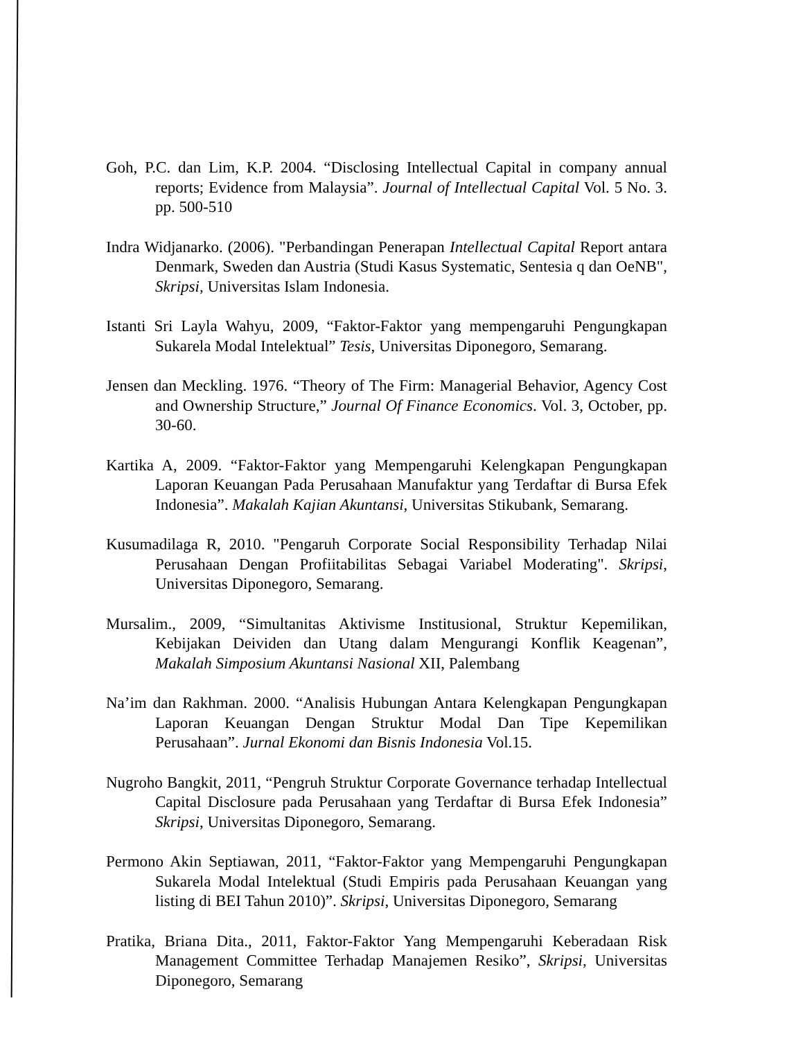Goh, P.C. dan Lim, K.P. 2004. “Disclosing Intellectual Capital in company annual reports; Evidence from Malaysia”. Journal of Intellectual Capital Vol. 5 No. 3. pp. 500-510
Indra Widjanarko. (2006). "Perbandingan Penerapan Intellectual Capital Report antara Denmark, Sweden dan Austria (Studi Kasus Systematic, Sentesia q dan OeNB", Skripsi, Universitas Islam Indonesia.
Istanti Sri Layla Wahyu, 2009, “Faktor-Faktor yang mempengaruhi Pengungkapan Sukarela Modal Intelektual” Tesis, Universitas Diponegoro, Semarang.
Jensen dan Meckling. 1976. “Theory of The Firm: Managerial Behavior, Agency Cost and Ownership Structure,” Journal Of Finance Economics. Vol. 3, October, pp. 30-60.
Kartika A, 2009. “Faktor-Faktor yang Mempengaruhi Kelengkapan Pengungkapan Laporan Keuangan Pada Perusahaan Manufaktur yang Terdaftar di Bursa Efek Indonesia”. Makalah Kajian Akuntansi, Universitas Stikubank, Semarang.
Kusumadilaga R, 2010. "Pengaruh Corporate Social Responsibility Terhadap Nilai Perusahaan Dengan Profiitabilitas Sebagai Variabel Moderating". Skripsi, Universitas Diponegoro, Semarang.
Mursalim., 2009, “Simultanitas Aktivisme Institusional, Struktur Kepemilikan, Kebijakan Deividen dan Utang dalam Mengurangi Konflik Keagenan”, Makalah Simposium Akuntansi Nasional XII, Palembang
Na’im dan Rakhman. 2000. “Analisis Hubungan Antara Kelengkapan Pengungkapan Laporan Keuangan Dengan Struktur Modal Dan Tipe Kepemilikan Perusahaan”. Jurnal Ekonomi dan Bisnis Indonesia Vol.15.
Nugroho Bangkit, 2011, “Pengruh Struktur Corporate Governance terhadap Intellectual Capital Disclosure pada Perusahaan yang Terdaftar di Bursa Efek Indonesia” Skripsi, Universitas Diponegoro, Semarang.
Permono Akin Septiawan, 2011, “Faktor-Faktor yang Mempengaruhi Pengungkapan Sukarela Modal Intelektual (Studi Empiris pada Perusahaan Keuangan yang listing di BEI Tahun 2010)”. Skripsi, Universitas Diponegoro, Semarang
Pratika, Briana Dita., 2011, Faktor-Faktor Yang Mempengaruhi Keberadaan Risk Management Committee Terhadap Manajemen Resiko”, Skripsi, Universitas Diponegoro, Semarang